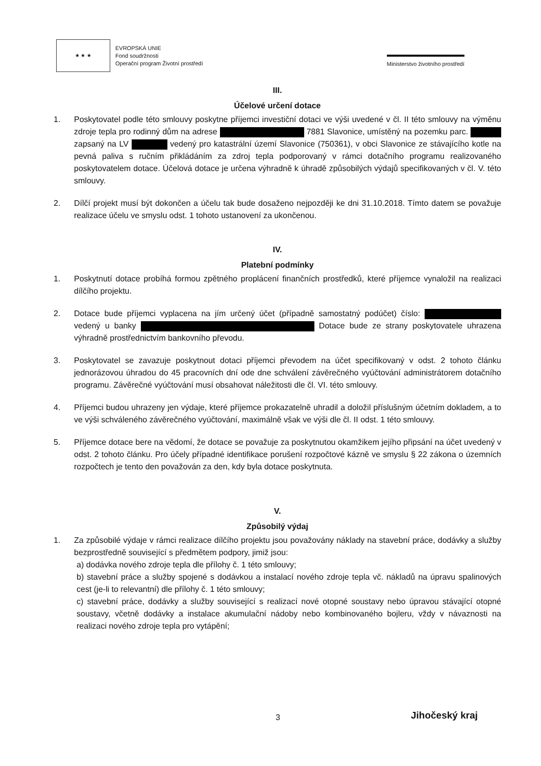★ ★ ★
EVROPSKÁ UNIE
Fond soudržnosti
Operační program Životní prostředí
Ministerstvo životního prostředí
III.
Účelové určení dotace
1. Poskytovatel podle této smlouvy poskytne příjemci investiční dotaci ve výši uvedené v čl. II této smlouvy na výměnu zdroje tepla pro rodinný dům na adrese 7881 Slavonice, umístěný na pozemku parc. zapsaný na LV vedený pro katastrální území Slavonice (750361), v obci Slavonice ze stávajícího kotle na pevná paliva s ručním přikládáním za zdroj tepla podporovaný v rámci dotačního programu realizovaného poskytovatelem dotace. Účelová dotace je určena výhradně k úhradě způsobilých výdajů specifikovaných v čl. V. této smlouvy.
2. Dílčí projekt musí být dokončen a účelu tak bude dosaženo nejpozději ke dni 31.10.2018. Tímto datem se považuje realizace účelu ve smyslu odst. 1 tohoto ustanovení za ukončenou.
IV.
Platební podmínky
1. Poskytnutí dotace probíhá formou zpětného proplácení finančních prostředků, které příjemce vynaložil na realizaci dílčího projektu.
2. Dotace bude příjemci vyplacena na jím určený účet (případně samostatný podúčet) číslo: vedený u banky Dotace bude ze strany poskytovatele uhrazena výhradně prostřednictvím bankovního převodu.
3. Poskytovatel se zavazuje poskytnout dotaci příjemci převodem na účet specifikovaný v odst. 2 tohoto článku jednorázovou úhradou do 45 pracovních dní ode dne schválení závěrečného vyúčtování administrátorem dotačního programu. Závěrečné vyúčtování musí obsahovat náležitosti dle čl. VI. této smlouvy.
4. Příjemci budou uhrazeny jen výdaje, které příjemce prokazatelně uhradil a doložil příslušným účetním dokladem, a to ve výši schváleného závěrečného vyúčtování, maximálně však ve výši dle čl. II odst. 1 této smlouvy.
5. Příjemce dotace bere na vědomí, že dotace se považuje za poskytnutou okamžikem jejího připsání na účet uvedený v odst. 2 tohoto článku. Pro účely případné identifikace porušení rozpočtové kázně ve smyslu § 22 zákona o územních rozpočtech je tento den považován za den, kdy byla dotace poskytnuta.
V.
Způsobilý výdaj
1. Za způsobilé výdaje v rámci realizace dílčího projektu jsou považovány náklady na stavební práce, dodávky a služby bezprostředně související s předmětem podpory, jimiž jsou:
a) dodávka nového zdroje tepla dle přílohy č. 1 této smlouvy;
b) stavební práce a služby spojené s dodávkou a instalací nového zdroje tepla vč. nákladů na úpravu spalinových cest (je-li to relevantní) dle přílohy č. 1 této smlouvy;
c) stavební práce, dodávky a služby související s realizací nové otopné soustavy nebo úpravou stávající otopné soustavy, včetně dodávky a instalace akumulační nádoby nebo kombinovaného bojleru, vždy v návaznosti na realizaci nového zdroje tepla pro vytápění;
3 Jihočeský kraj